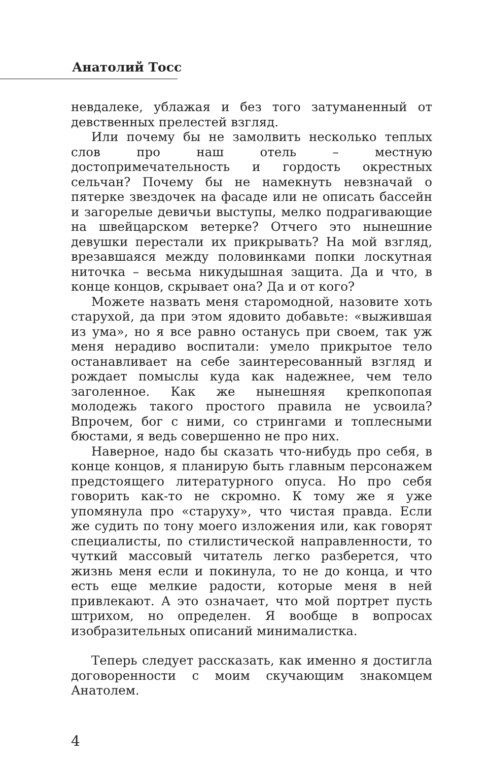Анатолий Тосс
невдалеке, ублажая и без того затуманенный от девственных прелестей взгляд.
Или почему бы не замолвить несколько теплых слов про наш отель – местную достопримечательность и гордость окрестных сельчан? Почему бы не намекнуть невзначай о пятерке звездочек на фасаде или не описать бассейн и загорелые девичьи выступы, мелко подрагивающие на швейцарском ветерке? Отчего это нынешние девушки перестали их прикрывать? На мой взгляд, врезавшаяся между половинками попки лоскутная ниточка – весьма никудышная защита. Да и что, в конце концов, скрывает она? Да и от кого?
Можете назвать меня старомодной, назовите хоть старухой, да при этом ядовито добавьте: «выжившая из ума», но я все равно останусь при своем, так уж меня нерадиво воспитали: умело прикрытое тело останавливает на себе заинтересованный взгляд и рождает помыслы куда как надежнее, чем тело заголенное. Как же нынешняя крепкопопая молодежь такого простого правила не усвоила? Впрочем, бог с ними, со стрингами и топлесными бюстами, я ведь совершенно не про них.
Наверное, надо бы сказать что-нибудь про себя, в конце концов, я планирую быть главным персонажем предстоящего литературного опуса. Но про себя говорить как-то не скромно. К тому же я уже упомянула про «старуху», что чистая правда. Если же судить по тону моего изложения или, как говорят специалисты, по стилистической направленности, то чуткий массовый читатель легко разберется, что жизнь меня если и покинула, то не до конца, и что есть еще мелкие радости, которые меня в ней привлекают. А это означает, что мой портрет пусть штрихом, но определен. Я вообще в вопросах изобразительных описаний минималистка.
Теперь следует рассказать, как именно я достигла договоренности с моим скучающим знакомцем Анатолем.
4